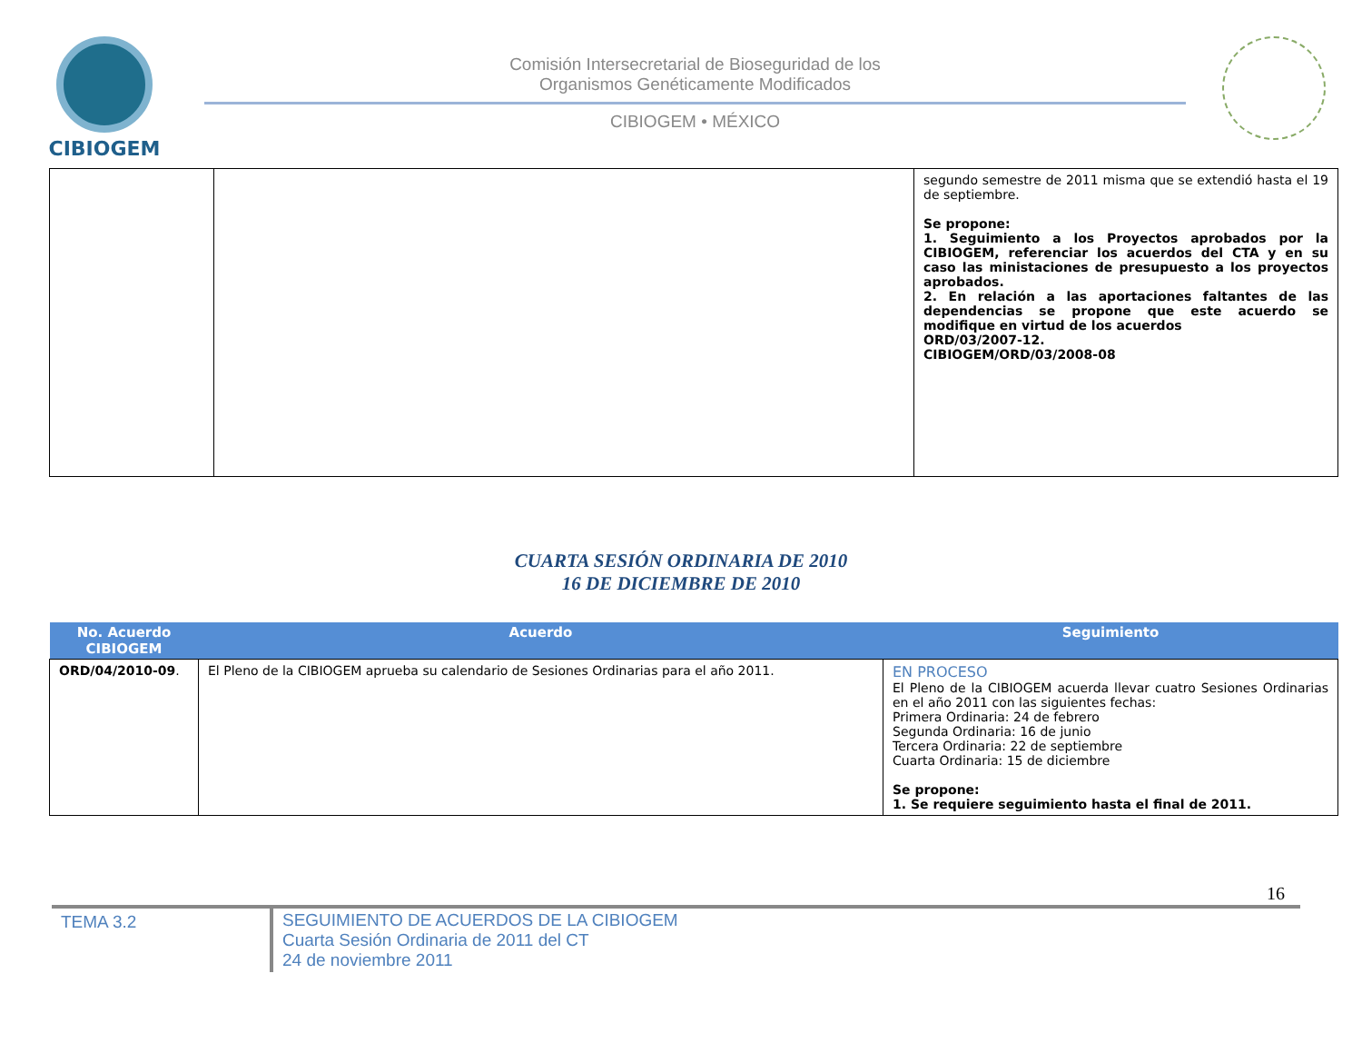CIBIOGEM
Comisión Intersecretarial de Bioseguridad de los
Organismos Genéticamente Modificados
CIBIOGEM • MÉXICO
| | | segundo semestre de 2011 misma que se extendió hasta el 19 de septiembre. Se propone: 1. Seguimiento a los Proyectos aprobados por la CIBIOGEM, referenciar los acuerdos del CTA y en su caso las ministaciones de presupuesto a los proyectos aprobados. 2. En relación a las aportaciones faltantes de las dependencias se propone que este acuerdo se modifique en virtud de los acuerdos ORD/03/2007-12. CIBIOGEM/ORD/03/2008-08 |
CUARTA SESIÓN ORDINARIA DE 2010
16 DE DICIEMBRE DE 2010
| No. Acuerdo CIBIOGEM | Acuerdo | Seguimiento |
| --- | --- | --- |
| ORD/04/2010-09 . | El Pleno de la CIBIOGEM aprueba su calendario de Sesiones Ordinarias para el año 2011. | EN PROCESO El Pleno de la CIBIOGEM acuerda llevar cuatro Sesiones Ordinarias en el año 2011 con las siguientes fechas: Primera Ordinaria: 24 de febrero Segunda Ordinaria: 16 de junio Tercera Ordinaria: 22 de septiembre Cuarta Ordinaria: 15 de diciembre Se propone: 1. Se requiere seguimiento hasta el final de 2011. |
16
TEMA 3.2 SEGUIMIENTO DE ACUERDOS DE LA CIBIOGEM
Cuarta Sesión Ordinaria de 2011 del CT
24 de noviembre 2011